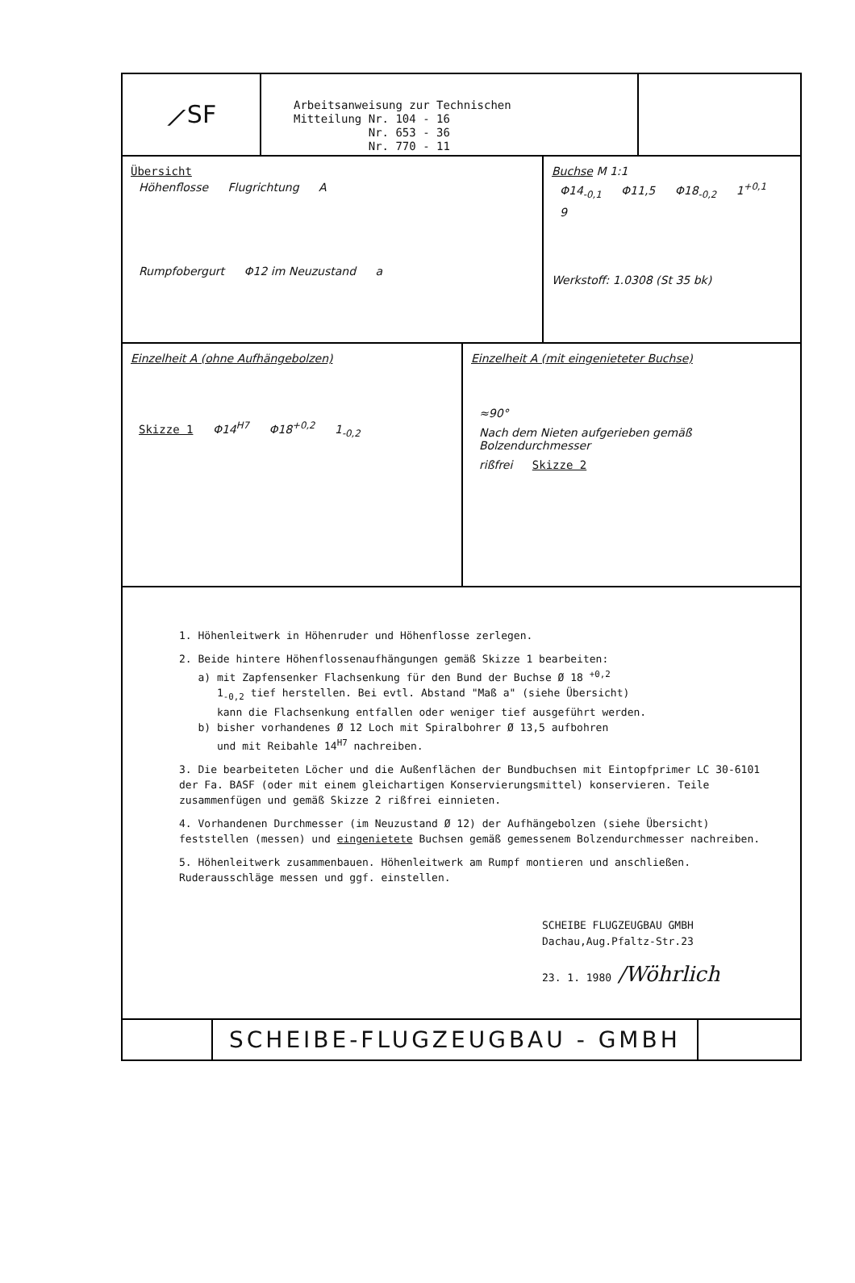⟋SF
Arbeitsanweisung zur Technischen
Mitteilung Nr. 104 - 16
Nr. 653 - 36
Nr. 770 - 11
Übersicht
Höhenflosse Flugrichtung A
Rumpfobergurt Φ12 im Neuzustand a
Buchse M 1:1
Φ14<sub>-0,1</sub> Φ11,5 Φ18<sub>-0,2</sub> 1<sup>+0,1</sup> 9
Werkstoff: 1.0308 (St 35 bk)
Einzelheit A (ohne Aufhängebolzen)
Skizze 1 Φ14<sup>H7</sup> Φ18<sup>+0,2</sup> 1<sub>-0,2</sub>
Einzelheit A (mit eingenieteter Buchse)
≈90° Nach dem Nieten aufgerieben gemäß Bolzendurchmesser
rißfrei Skizze 2
1. Höhenleitwerk in Höhenruder und Höhenflosse zerlegen.
2. Beide hintere Höhenflossenaufhängungen gemäß Skizze 1 bearbeiten:
a) mit Zapfensenker Flachsenkung für den Bund der Buchse Ø 18 <sup>+0,2</sup>
1<sub>-0,2</sub> tief herstellen. Bei evtl. Abstand "Maß a" (siehe Übersicht)
kann die Flachsenkung entfallen oder weniger tief ausgeführt werden.
b) bisher vorhandenes Ø 12 Loch mit Spiralbohrer Ø 13,5 aufbohren
und mit Reibahle 14<sup>H7</sup> nachreiben.
3. Die bearbeiteten Löcher und die Außenflächen der Bundbuchsen mit Eintopfprimer LC 30-6101 der Fa. BASF (oder mit einem gleichartigen Konservierungsmittel) konservieren. Teile zusammenfügen und gemäß Skizze 2 rißfrei einnieten.
4. Vorhandenen Durchmesser (im Neuzustand Ø 12) der Aufhängebolzen (siehe Übersicht) feststellen (messen) und eingenietete Buchsen gemäß gemessenem Bolzendurchmesser nachreiben.
5. Höhenleitwerk zusammenbauen. Höhenleitwerk am Rumpf montieren und anschließen. Ruderausschläge messen und ggf. einstellen.
SCHEIBE FLUGZEUGBAU GMBH
Dachau,Aug.Pfaltz-Str.23
23. 1. 1980 /Wöhrlich
SCHEIBE-FLUGZEUGBAU - GMBH